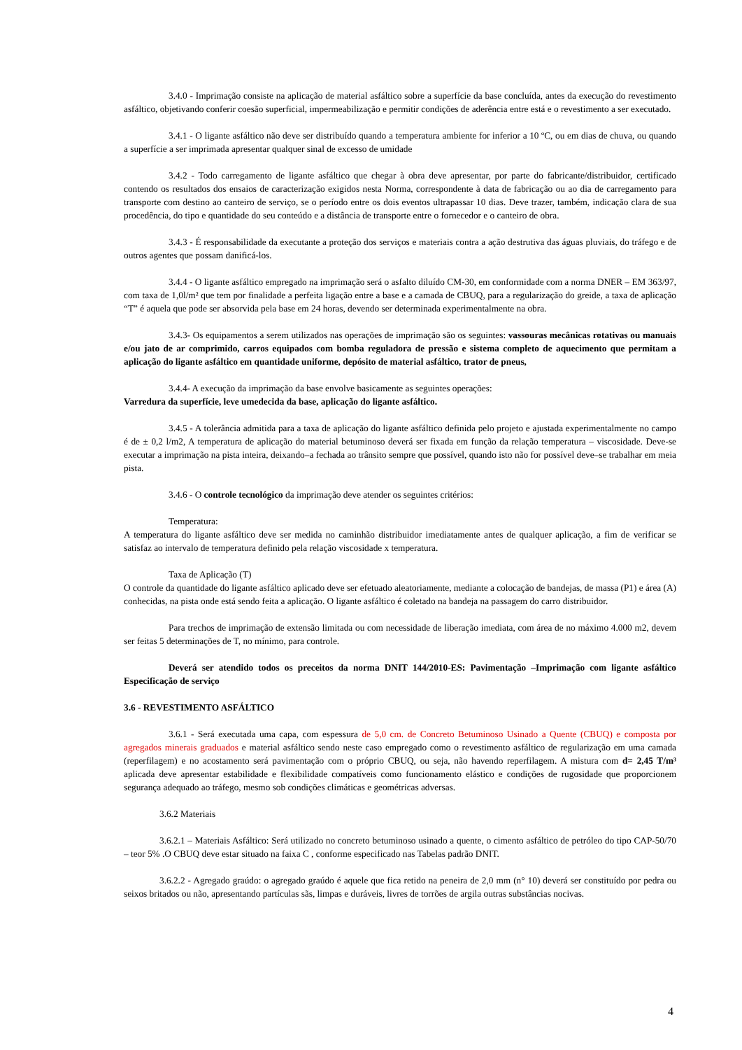3.4.0 - Imprimação consiste na aplicação de material asfáltico sobre a superfície da base concluída, antes da execução do revestimento asfáltico, objetivando conferir coesão superficial, impermeabilização e permitir condições de aderência entre está e o revestimento a ser executado.
3.4.1 - O ligante asfáltico não deve ser distribuído quando a temperatura ambiente for inferior a 10 ºC, ou em dias de chuva, ou quando a superfície a ser imprimada apresentar qualquer sinal de excesso de umidade
3.4.2 - Todo carregamento de ligante asfáltico que chegar à obra deve apresentar, por parte do fabricante/distribuidor, certificado contendo os resultados dos ensaios de caracterização exigidos nesta Norma, correspondente à data de fabricação ou ao dia de carregamento para transporte com destino ao canteiro de serviço, se o período entre os dois eventos ultrapassar 10 dias. Deve trazer, também, indicação clara de sua procedência, do tipo e quantidade do seu conteúdo e a distância de transporte entre o fornecedor e o canteiro de obra.
3.4.3 - É responsabilidade da executante a proteção dos serviços e materiais contra a ação destrutiva das águas pluviais, do tráfego e de outros agentes que possam danificá-los.
3.4.4 - O ligante asfáltico empregado na imprimação será o asfalto diluído CM-30, em conformidade com a norma DNER – EM 363/97, com taxa de 1,0l/m² que tem por finalidade a perfeita ligação entre a base e a camada de CBUQ, para a regularização do greide, a taxa de aplicação “T” é aquela que pode ser absorvida pela base em 24 horas, devendo ser determinada experimentalmente na obra.
3.4.3- Os equipamentos a serem utilizados nas operações de imprimação são os seguintes: vassouras mecânicas rotativas ou manuais e/ou jato de ar comprimido, carros equipados com bomba reguladora de pressão e sistema completo de aquecimento que permitam a aplicação do ligante asfáltico em quantidade uniforme, depósito de material asfáltico, trator de pneus,
3.4.4- A execução da imprimação da base envolve basicamente as seguintes operações:
Varredura da superfície, leve umedecida da base, aplicação do ligante asfáltico.
3.4.5 - A tolerância admitida para a taxa de aplicação do ligante asfáltico definida pelo projeto e ajustada experimentalmente no campo é de ± 0,2 l/m2, A temperatura de aplicação do material betuminoso deverá ser fixada em função da relação temperatura – viscosidade. Deve-se executar a imprimação na pista inteira, deixando–a fechada ao trânsito sempre que possível, quando isto não for possível deve–se trabalhar em meia pista.
3.4.6 - O controle tecnológico da imprimação deve atender os seguintes critérios:
Temperatura:
A temperatura do ligante asfáltico deve ser medida no caminhão distribuidor imediatamente antes de qualquer aplicação, a fim de verificar se satisfaz ao intervalo de temperatura definido pela relação viscosidade x temperatura.
Taxa de Aplicação (T)
O controle da quantidade do ligante asfáltico aplicado deve ser efetuado aleatoriamente, mediante a colocação de bandejas, de massa (P1) e área (A) conhecidas, na pista onde está sendo feita a aplicação. O ligante asfáltico é coletado na bandeja na passagem do carro distribuidor.
Para trechos de imprimação de extensão limitada ou com necessidade de liberação imediata, com área de no máximo 4.000 m2, devem ser feitas 5 determinações de T, no mínimo, para controle.
Deverá ser atendido todos os preceitos da norma DNIT 144/2010-ES: Pavimentação –Imprimação com ligante asfáltico Especificação de serviço
3.6 - REVESTIMENTO ASFÁLTICO
3.6.1 - Será executada uma capa, com espessura de 5,0 cm. de Concreto Betuminoso Usinado a Quente (CBUQ) e composta por agregados minerais graduados e material asfáltico sendo neste caso empregado como o revestimento asfáltico de regularização em uma camada (reperfilagem) e no acostamento será pavimentação com o próprio CBUQ, ou seja, não havendo reperfilagem. A mistura com d= 2,45 T/m³ aplicada deve apresentar estabilidade e flexibilidade compatíveis como funcionamento elástico e condições de rugosidade que proporcionem segurança adequado ao tráfego, mesmo sob condições climáticas e geométricas adversas.
3.6.2 Materiais
3.6.2.1 – Materiais Asfáltico: Será utilizado no concreto betuminoso usinado a quente, o cimento asfáltico de petróleo do tipo CAP-50/70 – teor 5% .O CBUQ deve estar situado na faixa C , conforme especificado nas Tabelas padrão DNIT.
3.6.2.2 - Agregado graúdo: o agregado graúdo é aquele que fica retido na peneira de 2,0 mm (n° 10) deverá ser constituído por pedra ou seixos britados ou não, apresentando partículas sãs, limpas e duráveis, livres de torrões de argila outras substâncias nocivas.
4